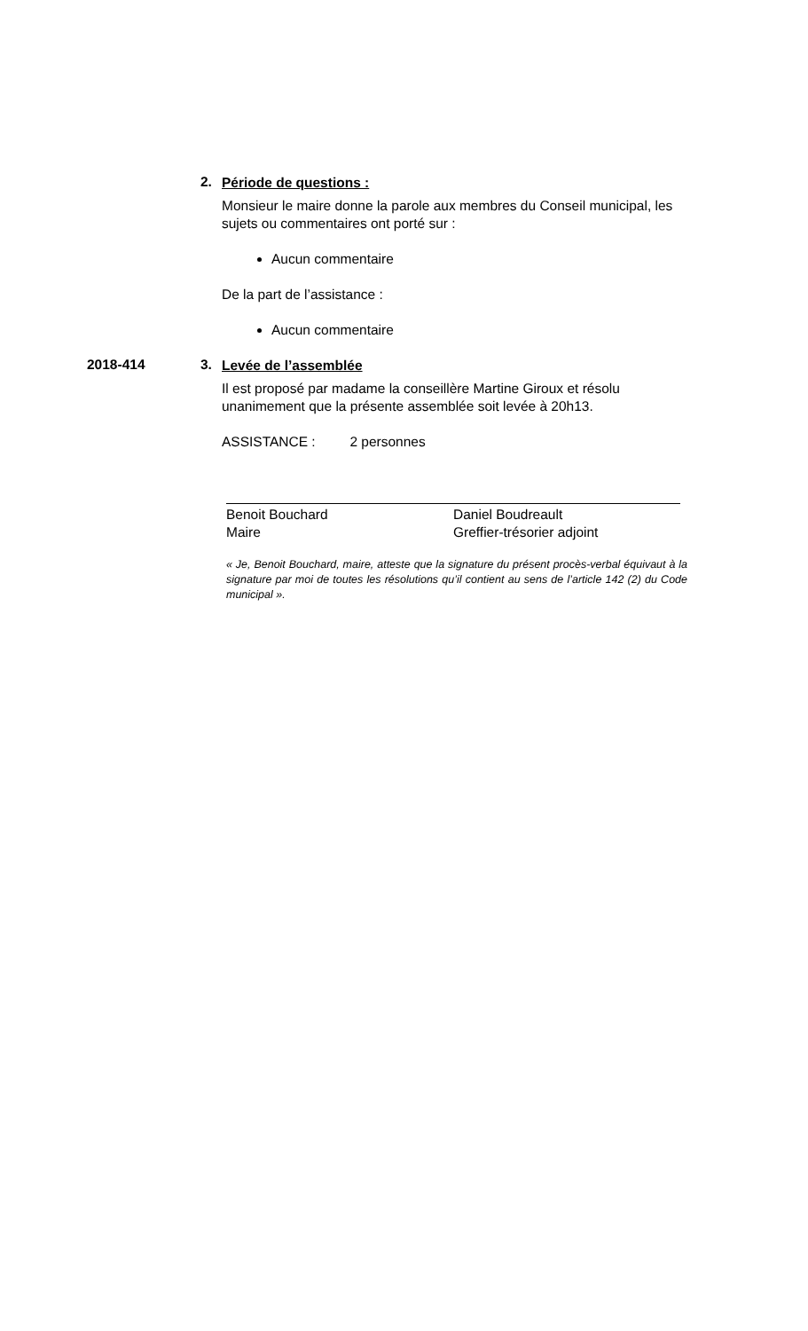2.
Période de questions :
Monsieur le maire donne la parole aux membres du Conseil municipal, les sujets ou commentaires ont porté sur :
Aucun commentaire
De la part de l’assistance :
Aucun commentaire
2018-414 3.
Levée de l’assemblée
Il est proposé par madame la conseillère Martine Giroux et résolu unanimement que la présente assemblée soit levée à 20h13.
ASSISTANCE : 2 personnes
Benoit Bouchard
Maire
Daniel Boudreault
Greffier-trésorier adjoint
« Je, Benoit Bouchard, maire, atteste que la signature du présent procès-verbal équivaut à la signature par moi de toutes les résolutions qu’il contient au sens de l’article 142 (2) du Code municipal ».